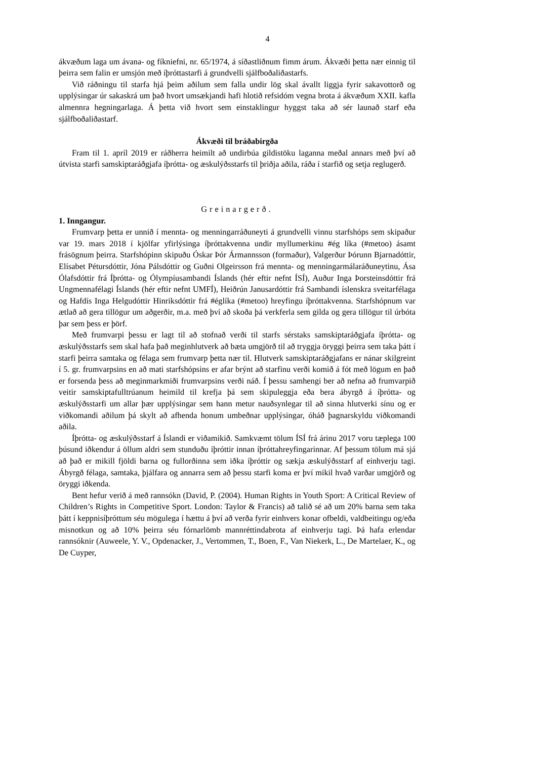4
ákvæðum laga um ávana- og fíkniefni, nr. 65/1974, á síðastliðnum fimm árum. Ákvæði þetta nær einnig til þeirra sem falin er umsjón með íþróttastarfi á grundvelli sjálfboðaliðastarfs.
Við ráðningu til starfa hjá þeim aðilum sem falla undir lög skal ávallt liggja fyrir sakavottorð og upplýsingar úr sakaskrá um það hvort umsækjandi hafi hlotið refsidóm vegna brota á ákvæðum XXII. kafla almennra hegningarlaga. Á þetta við hvort sem einstaklingur hyggst taka að sér launað starf eða sjálfboðaliðastarf.
Ákvæði til bráðabirgða
Fram til 1. apríl 2019 er ráðherra heimilt að undirbúa gildistöku laganna meðal annars með því að útvista starfi samskiptaráðgjafa íþrótta- og æskulýðsstarfs til þriðja aðila, ráða í starfið og setja reglugerð.
Greinargerð.
1. Inngangur.
Frumvarp þetta er unnið í mennta- og menningarráðuneyti á grundvelli vinnu starfshóps sem skipaður var 19. mars 2018 í kjölfar yfirlýsinga íþróttakvenna undir myllumerkinu #ég líka (#metoo) ásamt frásögnum þeirra. Starfshópinn skipuðu Óskar Þór Ármannsson (formaður), Valgerður Þórunn Bjarnadóttir, Elísabet Pétursdóttir, Jóna Pálsdóttir og Guðni Olgeirsson frá mennta- og menningarmálaráðuneytinu, Ása Ólafsdóttir frá Íþrótta- og Ólympíusambandi Íslands (hér eftir nefnt ÍSÍ), Auður Inga Þorsteinsdóttir frá Ungmennafélagi Íslands (hér eftir nefnt UMFÍ), Heiðrún Janusardóttir frá Sambandi íslenskra sveitarfélaga og Hafdís Inga Helgudóttir Hinriksdóttir frá #églíka (#metoo) hreyfingu íþróttakvenna. Starfshópnum var ætlað að gera tillögur um aðgerðir, m.a. með því að skoða þá verkferla sem gilda og gera tillögur til úrbóta þar sem þess er þörf.
Með frumvarpi þessu er lagt til að stofnað verði til starfs sérstaks samskiptaráðgjafa íþrótta- og æskulýðsstarfs sem skal hafa það meginhlutverk að bæta umgjörð til að tryggja öryggi þeirra sem taka þátt í starfi þeirra samtaka og félaga sem frumvarp þetta nær til. Hlutverk samskiptaráðgjafans er nánar skilgreint í 5. gr. frumvarpsins en að mati starfshópsins er afar brýnt að starfinu verði komið á fót með lögum en það er forsenda þess að meginmarkmiði frumvarpsins verði náð. Í þessu samhengi ber að nefna að frumvarpið veitir samskiptafulltrúanum heimild til krefja þá sem skipuleggja eða bera ábyrgð á íþrótta- og æskulýðsstarfi um allar þær upplýsingar sem hann metur nauðsynlegar til að sinna hlutverki sínu og er viðkomandi aðilum þá skylt að afhenda honum umbeðnar upplýsingar, óháð þagnarskyldu viðkomandi aðila.
Íþrótta- og æskulýðsstarf á Íslandi er viðamikið. Samkvæmt tölum ÍSÍ frá árinu 2017 voru tæplega 100 þúsund iðkendur á öllum aldri sem stunduðu íþróttir innan íþróttahreyfingarinnar. Af þessum tölum má sjá að það er mikill fjöldi barna og fullorðinna sem iðka íþróttir og sækja æskulýðsstarf af einhverju tagi. Ábyrgð félaga, samtaka, þjálfara og annarra sem að þessu starfi koma er því mikil hvað varðar umgjörð og öryggi iðkenda.
Bent hefur verið á með rannsókn (David, P. (2004). Human Rights in Youth Sport: A Critical Review of Children’s Rights in Competitive Sport. London: Taylor & Francis) að talið sé að um 20% barna sem taka þátt í keppnisíþróttum séu mögulega í hættu á því að verða fyrir einhvers konar ofbeldi, valdbeitingu og/eða misnotkun og að 10% þeirra séu fórnarlömb mannréttindabrota af einhverju tagi. Þá hafa erlendar rannsóknir (Auweele, Y. V., Opdenacker, J., Vertommen, T., Boen, F., Van Niekerk, L., De Martelaer, K., og De Cuyper,